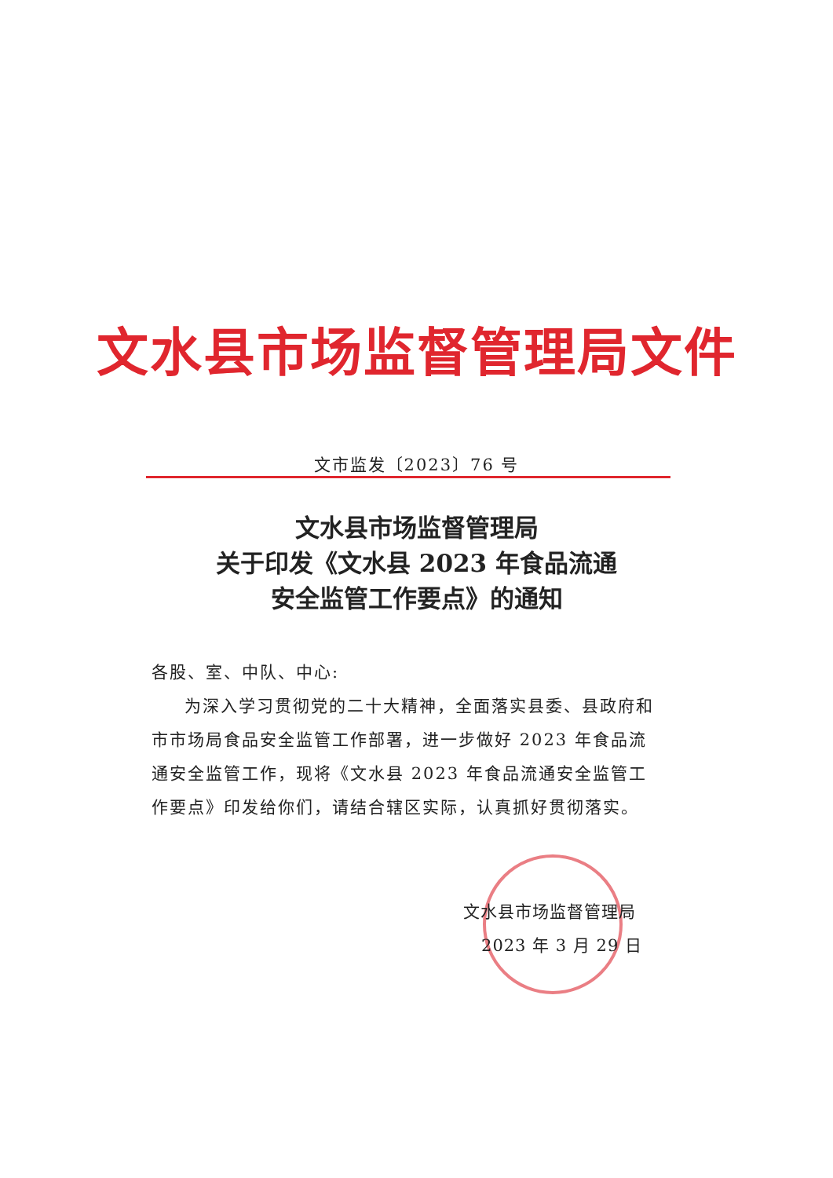文水县市场监督管理局文件
文市监发〔2023〕76 号
文水县市场监督管理局
关于印发《文水县 2023 年食品流通
安全监管工作要点》的通知
各股、室、中队、中心:
为深入学习贯彻党的二十大精神，全面落实县委、县政府和市市场局食品安全监管工作部署，进一步做好 2023 年食品流通安全监管工作，现将《文水县 2023 年食品流通安全监管工作要点》印发给你们，请结合辖区实际，认真抓好贯彻落实。
文水县市场监督管理局
2023 年 3 月 29 日